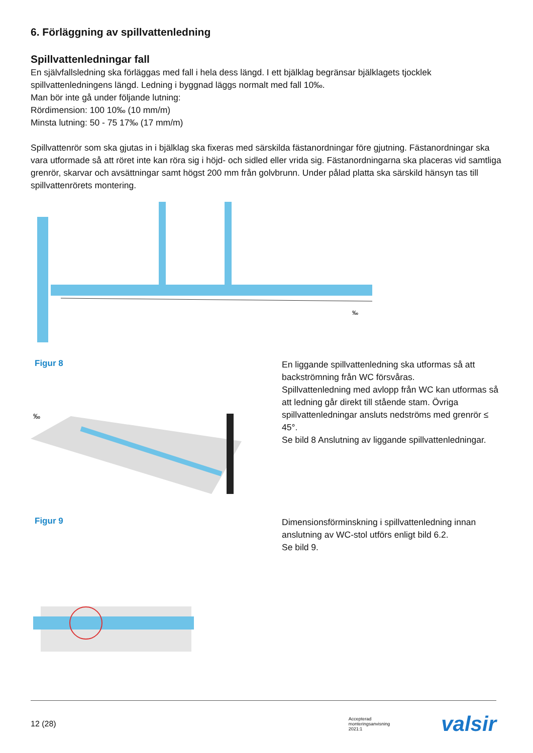6. Förläggning av spillvattenledning
Spillvattenledningar fall
En självfallsledning ska förläggas med fall i hela dess längd. I ett bjälklag begränsar bjälklagets tjocklek spillvattenledningens längd. Ledning i byggnad läggs normalt med fall 10‰.
Man bör inte gå under följande lutning:
Rördimension: 100 10‰ (10 mm/m)
Minsta lutning: 50 - 75 17‰ (17 mm/m)
Spillvattenrör som ska gjutas in i bjälklag ska fixeras med särskilda fästanordningar före gjutning. Fästanordningar ska vara utformade så att röret inte kan röra sig i höjd- och sidled eller vrida sig. Fästanordningarna ska placeras vid samtliga grenrör, skarvar och avsättningar samt högst 200 mm från golvbrunn. Under pålad platta ska särskild hänsyn tas till spillvattenrörets montering.
‰
Figur 8
‰
En liggande spillvattenledning ska utformas så att backströmning från WC försvåras.
Spillvattenledning med avlopp från WC kan utformas så att ledning går direkt till stående stam. Övriga spillvattenledningar ansluts nedströms med grenrör ≤ 45°.
Se bild 8 Anslutning av liggande spillvattenledningar.
Figur 9
Dimensionsförminskning i spillvattenledning innan anslutning av WC-stol utförs enligt bild 6.2.
Se bild 9.
12 (28) Accepterad
monteringsanvisning
2021:1 valsir